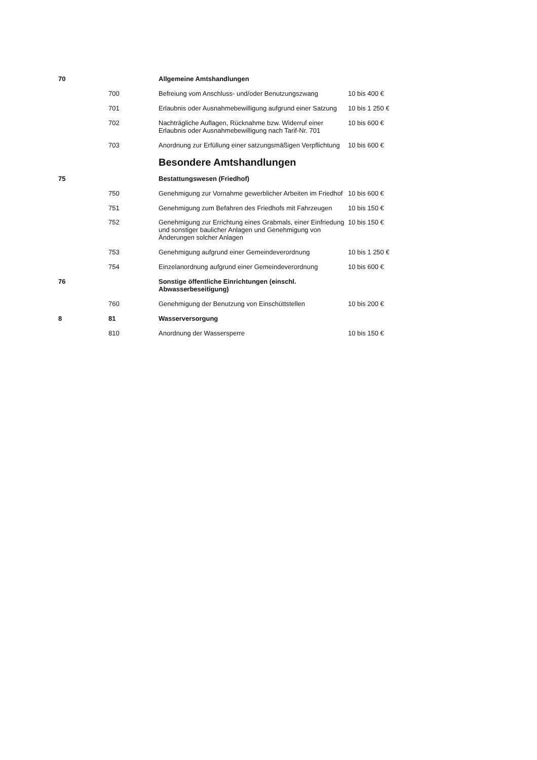| 70 | | Allgemeine Amtshandlungen | |
| | 700 | Befreiung vom Anschluss- und/oder Benutzungszwang | 10 bis 400 € |
| | 701 | Erlaubnis oder Ausnahmebewilligung aufgrund einer Satzung | 10 bis 1 250 € |
| | 702 | Nachträgliche Auflagen, Rücknahme bzw. Widerruf einer Erlaubnis oder Ausnahmebewilligung nach Tarif-Nr. 701 | 10 bis 600 € |
| | 703 | Anordnung zur Erfüllung einer satzungsmäßigen Verpflichtung | 10 bis 600 € |
| | | Besondere Amtshandlungen | |
| 75 | | Bestattungswesen (Friedhof) | |
| | 750 | Genehmigung zur Vornahme gewerblicher Arbeiten im Friedhof | 10 bis 600 € |
| | 751 | Genehmigung zum Befahren des Friedhofs mit Fahrzeugen | 10 bis 150 € |
| | 752 | Genehmigung zur Errichtung eines Grabmals, einer Einfriedung und sonstiger baulicher Anlagen und Genehmigung von Änderungen solcher Anlagen | 10 bis 150 € |
| | 753 | Genehmigung aufgrund einer Gemeindeverordnung | 10 bis 1 250 € |
| | 754 | Einzelanordnung aufgrund einer Gemeindeverordnung | 10 bis 600 € |
| 76 | | Sonstige öffentliche Einrichtungen (einschl. Abwasserbeseitigung) | |
| | 760 | Genehmigung der Benutzung von Einschüttstellen | 10 bis 200 € |
| 8 | 81 | Wasserversorgung | |
| | 810 | Anordnung der Wassersperre | 10 bis 150 € |